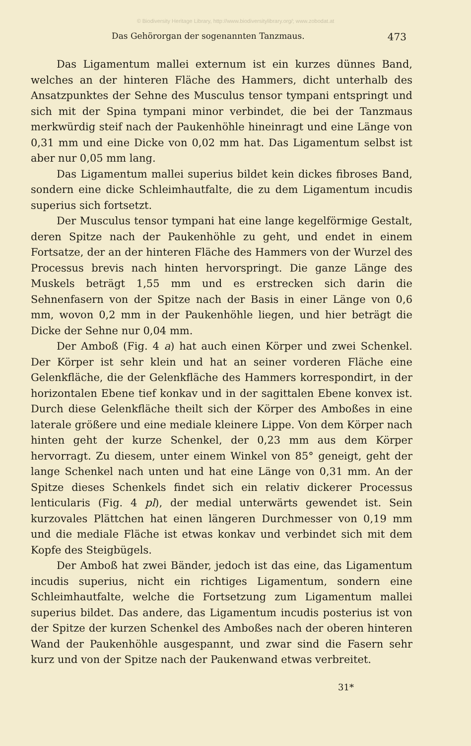© Biodiversity Heritage Library, http://www.biodiversitylibrary.org/; www.zobodat.at
Das Gehörorgan der sogenannten Tanzmaus. 473
Das Ligamentum mallei externum ist ein kurzes dünnes Band, welches an der hinteren Fläche des Hammers, dicht unterhalb des Ansatzpunktes der Sehne des Musculus tensor tympani entspringt und sich mit der Spina tympani minor verbindet, die bei der Tanzmaus merkwürdig steif nach der Paukenhöhle hineinragt und eine Länge von 0,31 mm und eine Dicke von 0,02 mm hat. Das Ligamentum selbst ist aber nur 0,05 mm lang.
Das Ligamentum mallei superius bildet kein dickes fibroses Band, sondern eine dicke Schleimhautfalte, die zu dem Ligamentum incudis superius sich fortsetzt.
Der Musculus tensor tympani hat eine lange kegelförmige Gestalt, deren Spitze nach der Paukenhöhle zu geht, und endet in einem Fortsatze, der an der hinteren Fläche des Hammers von der Wurzel des Processus brevis nach hinten hervorspringt. Die ganze Länge des Muskels beträgt 1,55 mm und es erstrecken sich darin die Sehnenfasern von der Spitze nach der Basis in einer Länge von 0,6 mm, wovon 0,2 mm in der Paukenhöhle liegen, und hier beträgt die Dicke der Sehne nur 0,04 mm.
Der Amboß (Fig. 4 a) hat auch einen Körper und zwei Schenkel. Der Körper ist sehr klein und hat an seiner vorderen Fläche eine Gelenkfläche, die der Gelenkfläche des Hammers korrespondirt, in der horizontalen Ebene tief konkav und in der sagittalen Ebene konvex ist. Durch diese Gelenkfläche theilt sich der Körper des Amboßes in eine laterale größere und eine mediale kleinere Lippe. Von dem Körper nach hinten geht der kurze Schenkel, der 0,23 mm aus dem Körper hervorragt. Zu diesem, unter einem Winkel von 85° geneigt, geht der lange Schenkel nach unten und hat eine Länge von 0,31 mm. An der Spitze dieses Schenkels findet sich ein relativ dickerer Processus lenticularis (Fig. 4 pl), der medial unterwärts gewendet ist. Sein kurzovales Plättchen hat einen längeren Durchmesser von 0,19 mm und die mediale Fläche ist etwas konkav und verbindet sich mit dem Kopfe des Steigbügels.
Der Amboß hat zwei Bänder, jedoch ist das eine, das Ligamentum incudis superius, nicht ein richtiges Ligamentum, sondern eine Schleimhautfalte, welche die Fortsetzung zum Ligamentum mallei superius bildet. Das andere, das Ligamentum incudis posterius ist von der Spitze der kurzen Schenkel des Amboßes nach der oberen hinteren Wand der Paukenhöhle ausgespannt, und zwar sind die Fasern sehr kurz und von der Spitze nach der Paukenwand etwas verbreitet.
31*